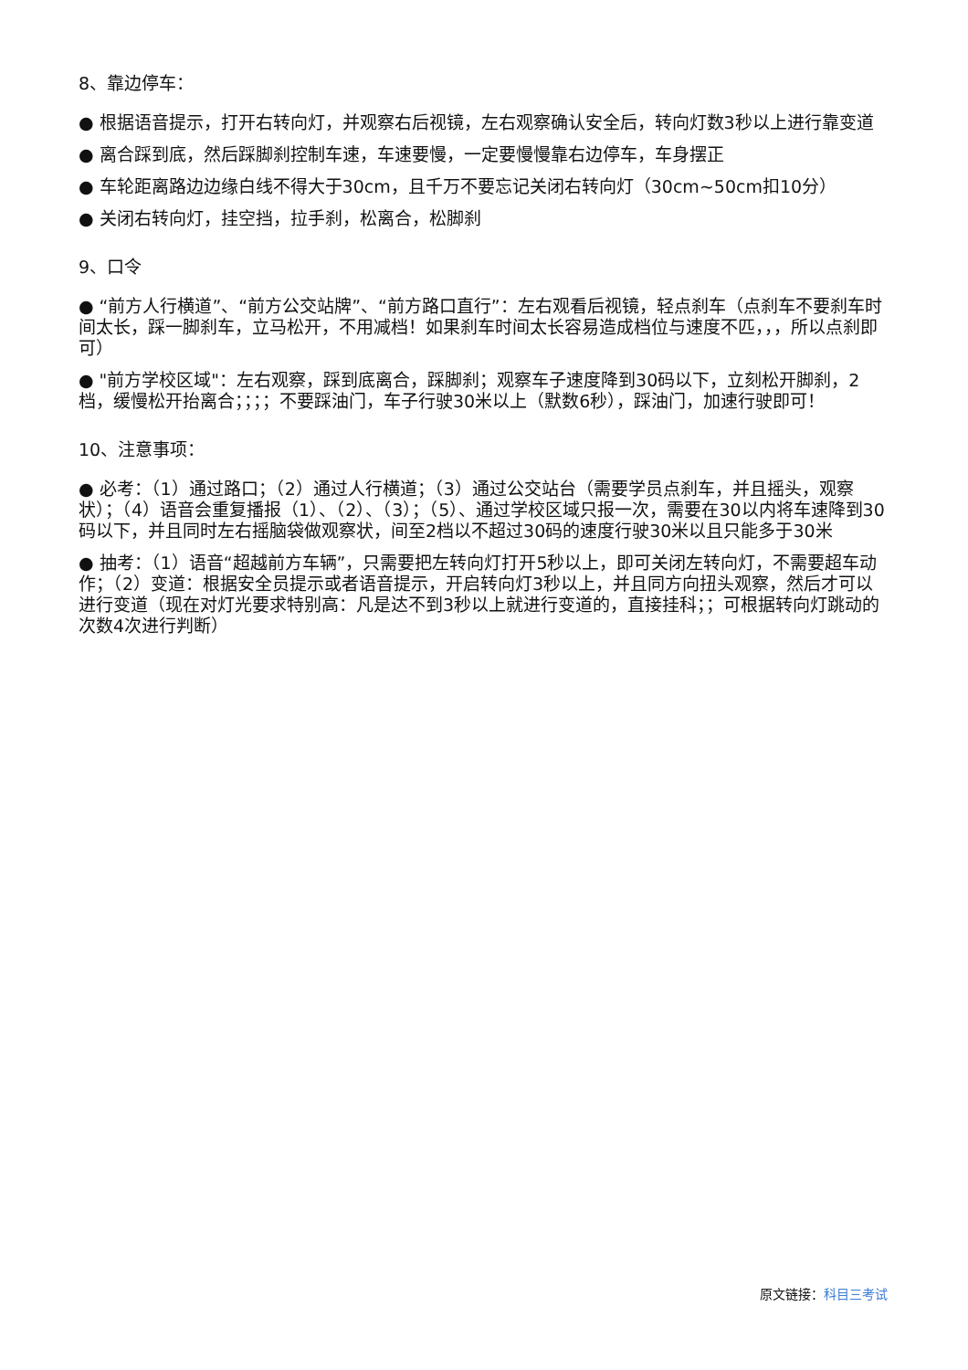8、靠边停车：
● 根据语音提示，打开右转向灯，并观察右后视镜，左右观察确认安全后，转向灯数3秒以上进行靠变道
● 离合踩到底，然后踩脚刹控制车速，车速要慢，一定要慢慢靠右边停车，车身摆正
● 车轮距离路边边缘白线不得大于30cm，且千万不要忘记关闭右转向灯（30cm~50cm扣10分）
● 关闭右转向灯，挂空挡，拉手刹，松离合，松脚刹
9、口令
● “前方人行横道”、“前方公交站牌”、“前方路口直行”：左右观看后视镜，轻点刹车（点刹车不要刹车时间太长，踩一脚刹车，立马松开，不用减档！如果刹车时间太长容易造成档位与速度不匹，，，所以点刹即可）
● "前方学校区域"：左右观察，踩到底离合，踩脚刹；观察车子速度降到30码以下，立刻松开脚刹，2档，缓慢松开抬离合；；；；不要踩油门，车子行驶30米以上（默数6秒），踩油门，加速行驶即可！
10、注意事项：
● 必考：（1）通过路口；（2）通过人行横道；（3）通过公交站台（需要学员点刹车，并且摇头，观察状）；（4）语音会重复播报（1）、（2）、（3）；（5）、通过学校区域只报一次，需要在30以内将车速降到30码以下，并且同时左右摇脑袋做观察状，间至2档以不超过30码的速度行驶30米以且只能多于30米
● 抽考：（1）语音“超越前方车辆”，只需要把左转向灯打开5秒以上，即可关闭左转向灯，不需要超车动作；（2）变道：根据安全员提示或者语音提示，开启转向灯3秒以上，并且同方向扭头观察，然后才可以进行变道（现在对灯光要求特别高：凡是达不到3秒以上就进行变道的，直接挂科；；可根据转向灯跳动的次数4次进行判断）
原文链接：科目三考试